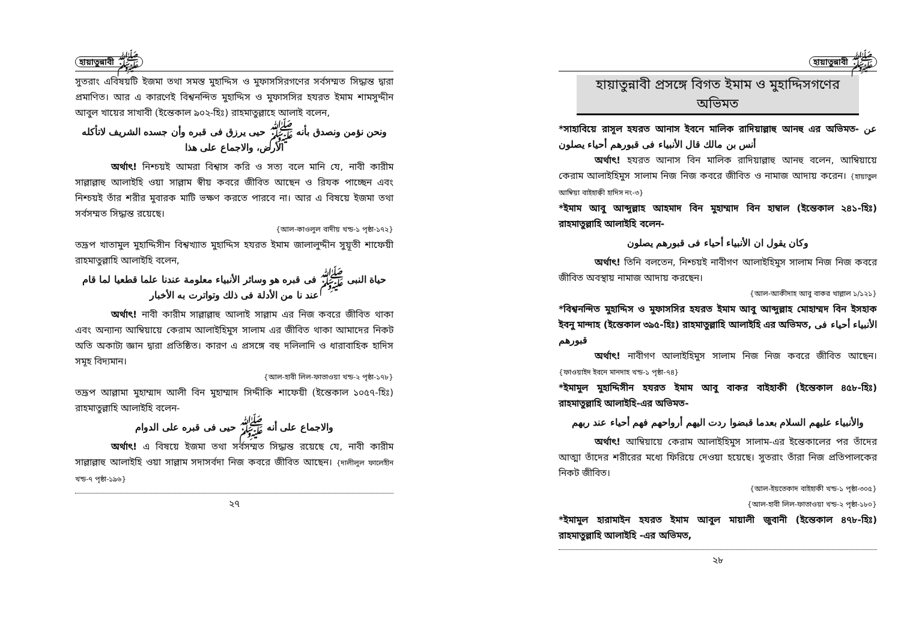হায়াতুন্নাবী ﷺ
সুতরাং এবিষয়টি ইজমা তথা সমস্ত মুহাদ্দিস ও মুফাসসিরগণের সর্বসম্মত সিদ্ধান্ত দ্বারা প্রমাণিত। আর এ কারণেই বিশ্বনন্দিত মুহাদ্দিস ও মুফাসসির হযরত ইমাম শামসুদ্দীন আবুল খায়ের সাখাবী (ইন্তেকাল ৯০২-হিঃ) রাহমাতুল্লাহে আলাই বলেন,
ونحن نؤمن ونصدق بأنه ﷺ حيى يرزق فى قبره وأن جسده الشريف لاتأكله الأرض، والاجماع على هذا
অর্থাৎ! নিশ্চয়ই আমরা বিশ্বাস করি ও সত্য বলে মানি যে, নাবী কারীম সাল্লাল্লাহু আলাইহি ওয়া সাল্লাম স্বীয় কবরে জীবিত আছেন ও রিযক পাচ্ছেন এবং নিশ্চয়ই তাঁর শরীর মুবারক মাটি ভক্ষণ করতে পারবে না। আর এ বিষয়ে ইজমা তথা সর্বসম্মত সিদ্ধান্ত রয়েছে।
{আল-কাওলুল বাদীয় খন্ড-১ পৃষ্ঠা-১৭২}
তদ্রূপ খাতামুল মুহাদ্দিসীন বিশ্বখ্যাত মুহাদ্দিস হযরত ইমাম জালালুদ্দীন সুয়ূতী শাফেয়ী রাহমাতুল্লাহি আলাইহি বলেন,
حياة النبى ﷺ فى قبره هو وسائر الأنبياء معلومة عندنا علما قطعيا لما قام عند نا من الأدلة فى ذلك وتواترت به الأخبار
অর্থাৎ! নাবী কারীম সাল্লাল্লাহু আলাই সাল্লাম এর নিজ কবরে জীবিত থাকা এবং অন্যান্য আম্বিয়ায়ে কেরাম আলাইহিমুস সালাম এর জীবিত থাকা আমাদের নিকট অতি অকাট্য জ্ঞান দ্বারা প্রতিষ্ঠিত। কারণ এ প্রসঙ্গে বহু দলিলাদি ও ধারাবাহিক হাদিস সমূহ বিদ্যমান।
{আল-হাবী লিল-ফাতাওয়া খন্ড-২ পৃষ্ঠা-১৭৮}
তদ্রূপ আল্লামা মুহাম্মাদ আলী বিন মুহাম্মাদ সিদ্দীকি শাফেয়ী (ইন্তেকাল ১০৫৭-হিঃ) রাহমাতুল্লাহি আলাইহি বলেন-
والاجماع على أنه ﷺ حيى فى قبره على الدوام
অর্থাৎ! এ বিষয়ে ইজমা তথা সর্বসম্মত সিদ্ধান্ত রয়েছে যে, নাবী কারীম সাল্লাল্লাহু আলাইহি ওয়া সাল্লাম সদাসর্বদা নিজ কবরে জীবিত আছেন। {দালীলুল ফালেহীন খন্ড-৭ পৃষ্ঠা-১৯৬}
২৭
হায়াতুন্নাবী ﷺ
হায়াতুন্নাবী প্রসঙ্গে বিগত ইমাম ও মুহাদ্দিসগণের অভিমত
*সাহাবিয়ে রাসূল হযরত আনাস ইবনে মালিক রাদিয়াল্লাহু আনহু এর অভিমত- عن أنس بن مالك قال الأنبياء فى قبورهم أحياء يصلون
অর্থাৎ! হযরত আনাস বিন মালিক রাদিয়াল্লাহু আনহু বলেন, আম্বিয়ায়ে কেরাম আলাইহিমুস সালাম নিজ নিজ কবরে জীবিত ও নামাজ আদায় করেন। {হায়াতুল আম্বিয়া বাইহাক্বী হাদিস নং-৩}
*ইমাম আবু আব্দুল্লাহ আহমাদ বিন মুহাম্মাদ বিন হাম্বাল (ইন্তেকাল ২৪১-হিঃ) রাহমাতুল্লাহি আলাইহি বলেন-
وكان يقول ان الأنبياء أحياء فى قبورهم يصلون
অর্থাৎ! তিনি বলতেন, নিশ্চয়ই নাবীগণ আলাইহিমুস সালাম নিজ নিজ কবরে জীবিত অবস্থায় নামাজ আদায় করছেন।
{আল-আকীদাহ আবু বাকর খাল্লাল ১/১২১}
*বিশ্বনন্দিত মুহাদ্দিস ও মুফাসসির হযরত ইমাম আবু আব্দুল্লাহ মোহাম্মদ বিন ইসহাক ইবনু মান্দাহ (ইন্তেকাল ৩৯৫-হিঃ) রাহমাতুল্লাহি আলাইহি এর অভিমত, الأنبياء أحياء فى قبورهم
অর্থাৎ! নাবীগণ আলাইহিমুস সালাম নিজ নিজ কবরে জীবিত আছেন। {ফাওয়াইদ ইবনে মানদাহ খন্ড-১ পৃষ্ঠা-৭৪}
*ইমামুল মুহাদ্দিসীন হযরত ইমাম আবু বাকর বাইহাকী (ইন্তেকাল ৪৫৮-হিঃ) রাহমাতুল্লাহি আলাইহি-এর অভিমত-
والأنبياء عليهم السلام بعدما قبضوا ردت اليهم أرواحهم فهم أحياء عند ربهم
অর্থাৎ! আম্বিয়ায়ে কেরাম আলাইহিমুস সালাম-এর ইন্তেকালের পর তাঁদের আত্মা তাঁদের শরীরের মধ্যে ফিরিয়ে দেওয়া হয়েছে। সুতরাং তাঁরা নিজ প্রতিপালকের নিকট জীবিত।
{আল-ইয়তেকাদ বাইহাকী খন্ড-১ পৃষ্ঠা-৩০৫}
{আল-হাবী লিল-ফাতাওয়া খন্ড-২ পৃষ্ঠা-১৮০}
*ইমামুল হারামাইন হযরত ইমাম আবুল মায়ালী জুবানী (ইন্তেকাল ৪৭৮-হিঃ) রাহমাতুল্লাহি আলাইহি -এর অভিমত,
২৮